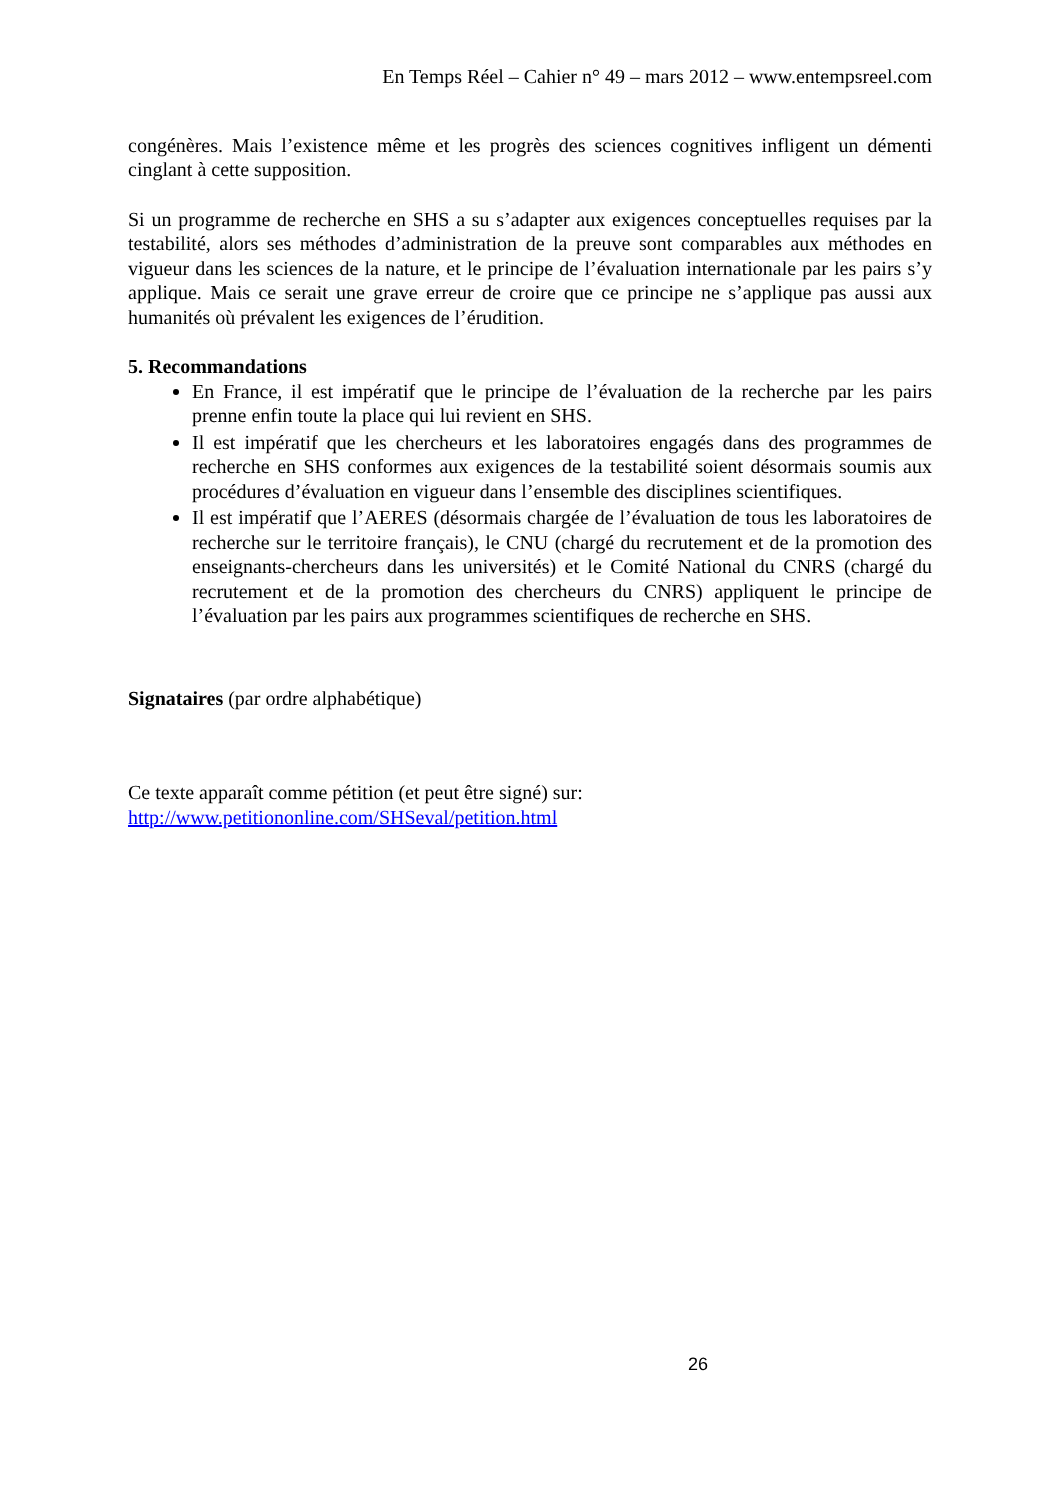En Temps Réel – Cahier n° 49 – mars 2012 – www.entempsreel.com
congénères. Mais l’existence même et les progrès des sciences cognitives infligent un démenti cinglant à cette supposition.
Si un programme de recherche en SHS a su s’adapter aux exigences conceptuelles requises par la testabilité, alors ses méthodes d’administration de la preuve sont comparables aux méthodes en vigueur dans les sciences de la nature, et le principe de l’évaluation internationale par les pairs s’y applique. Mais ce serait une grave erreur de croire que ce principe ne s’applique pas aussi aux humanités où prévalent les exigences de l’érudition.
5. Recommandations
En France, il est impératif que le principe de l’évaluation de la recherche par les pairs prenne enfin toute la place qui lui revient en SHS.
Il est impératif que les chercheurs et les laboratoires engagés dans des programmes de recherche en SHS conformes aux exigences de la testabilité soient désormais soumis aux procédures d’évaluation en vigueur dans l’ensemble des disciplines scientifiques.
Il est impératif que l’AERES (désormais chargée de l’évaluation de tous les laboratoires de recherche sur le territoire français), le CNU (chargé du recrutement et de la promotion des enseignants-chercheurs dans les universités) et le Comité National du CNRS (chargé du recrutement et de la promotion des chercheurs du CNRS) appliquent le principe de l’évaluation par les pairs aux programmes scientifiques de recherche en SHS.
Signataires (par ordre alphabétique)
Ce texte apparaît comme pétition (et peut être signé) sur:
http://www.petitiononline.com/SHSeval/petition.html
26